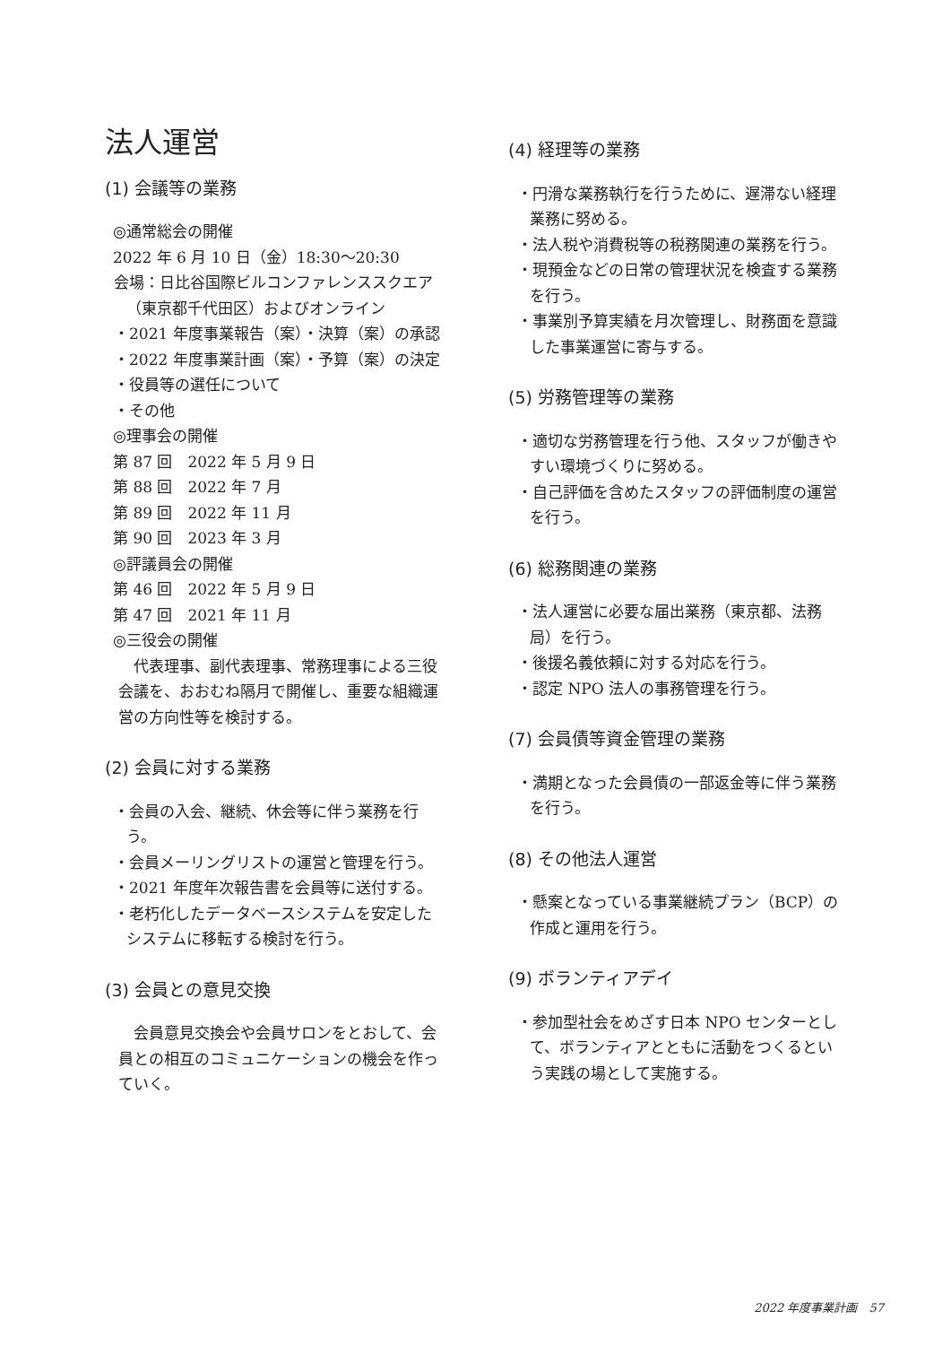法人運営
(1) 会議等の業務
◎通常総会の開催
2022 年 6 月 10 日（金）18:30〜20:30
会場：日比谷国際ビルコンファレンススクエア（東京都千代田区）およびオンライン
・2021 年度事業報告（案）・決算（案）の承認
・2022 年度事業計画（案）・予算（案）の決定
・役員等の選任について
・その他
◎理事会の開催
第 87 回　2022 年 5 月 9 日
第 88 回　2022 年 7 月
第 89 回　2022 年 11 月
第 90 回　2023 年 3 月
◎評議員会の開催
第 46 回　2022 年 5 月 9 日
第 47 回　2021 年 11 月
◎三役会の開催
　代表理事、副代表理事、常務理事による三役会議を、おおむね隔月で開催し、重要な組織運営の方向性等を検討する。
(2) 会員に対する業務
・会員の入会、継続、休会等に伴う業務を行う。
・会員メーリングリストの運営と管理を行う。
・2021 年度年次報告書を会員等に送付する。
・老朽化したデータベースシステムを安定したシステムに移転する検討を行う。
(3) 会員との意見交換
　会員意見交換会や会員サロンをとおして、会員との相互のコミュニケーションの機会を作っていく。
(4) 経理等の業務
・円滑な業務執行を行うために、遅滞ない経理業務に努める。
・法人税や消費税等の税務関連の業務を行う。
・現預金などの日常の管理状況を検査する業務を行う。
・事業別予算実績を月次管理し、財務面を意識した事業運営に寄与する。
(5) 労務管理等の業務
・適切な労務管理を行う他、スタッフが働きやすい環境づくりに努める。
・自己評価を含めたスタッフの評価制度の運営を行う。
(6) 総務関連の業務
・法人運営に必要な届出業務（東京都、法務局）を行う。
・後援名義依頼に対する対応を行う。
・認定 NPO 法人の事務管理を行う。
(7) 会員債等資金管理の業務
・満期となった会員債の一部返金等に伴う業務を行う。
(8) その他法人運営
・懸案となっている事業継続プラン（BCP）の作成と運用を行う。
(9) ボランティアデイ
・参加型社会をめざす日本 NPO センターとして、ボランティアとともに活動をつくるという実践の場として実施する。
2022 年度事業計画　57